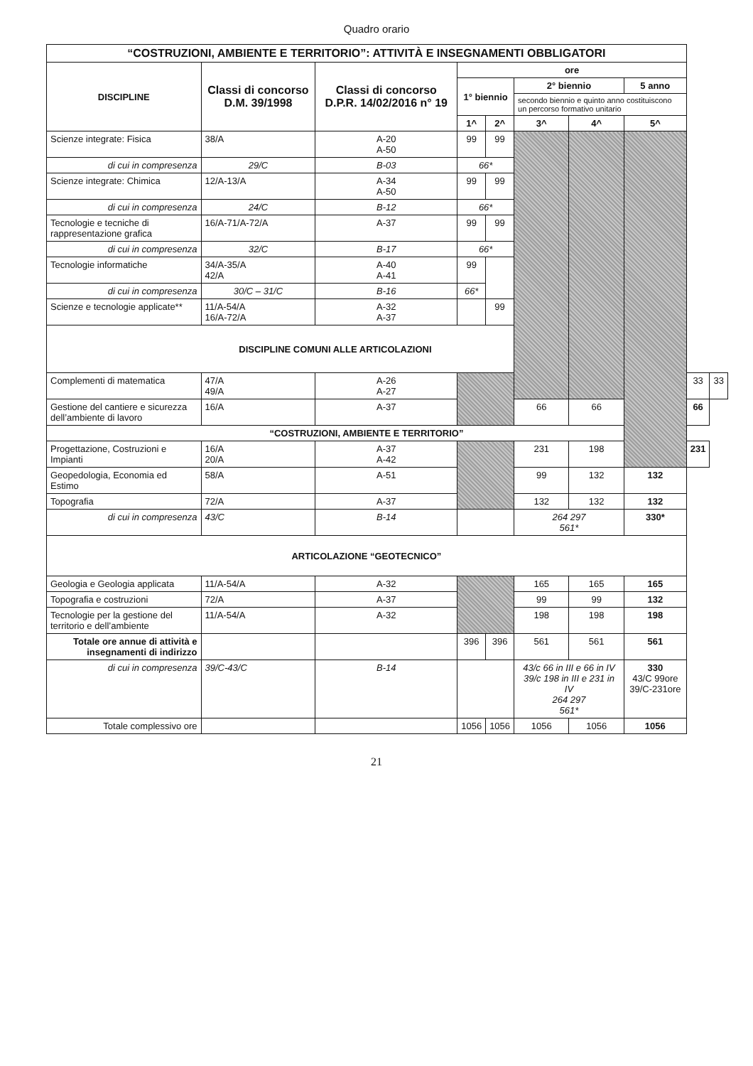Quadro orario
| “COSTRUZIONI, AMBIENTE E TERRITORIO”: ATTIVITÀ E INSEGNAMENTI OBBLIGATORI | | | | | | | | | |
| --- | --- | --- | --- | --- | --- | --- | --- | --- | --- |
| DISCIPLINE | Classi di concorso D.M. 39/1998 | Classi di concorso D.P.R. 14/02/2016 n° 19 | ore | | | | | | |
| | | | 1° biennio | | 2° biennio | | 5 anno | | |
| | | | | | secondo biennio e quinto anno costituiscono un percorso formativo unitario | | | | |
| | | | 1^ | 2^ | 3^ | 4^ | 5^ | | |
| Scienze integrate: Fisica | 38/A | A-20 A-50 | 99 | 99 | | | | | |
| di cui in compresenza | 29/C | B-03 | 66* | | | | | | |
| Scienze integrate: Chimica | 12/A-13/A | A-34 A-50 | 99 | 99 | | | | | |
| di cui in compresenza | 24/C | B-12 | 66* | | | | | | |
| Tecnologie e tecniche di rappresentazione grafica | 16/A-71/A-72/A | A-37 | 99 | 99 | | | | | |
| di cui in compresenza | 32/C | B-17 | 66* | | | | | | |
| Tecnologie informatiche | 34/A-35/A 42/A | A-40 A-41 | 99 | | | | | | |
| di cui in compresenza | 30/C – 31/C | B-16 | 66* | | | | | | |
| Scienze e tecnologie applicate** | 11/A-54/A 16/A-72/A | A-32 A-37 | | 99 | | | | | |
| DISCIPLINE COMUNI ALLE ARTICOLAZIONI | | | | | | | | | |
| Complementi di matematica | 47/A 49/A | A-26 A-27 | | | | | | 33 | 33 |
| Gestione del cantiere e sicurezza dell’ambiente di lavoro | 16/A | A-37 | | | 66 | 66 | | 66 | |
| “COSTRUZIONI, AMBIENTE E TERRITORIO” | | | | | | | | | |
| Progettazione, Costruzioni e Impianti | 16/A 20/A | A-37 A-42 | | | 231 | 198 | | 231 | |
| Geopedologia, Economia ed Estimo | 58/A | A-51 | | | 99 | 132 | 132 | | |
| Topografia | 72/A | A-37 | | | 132 | 132 | 132 | | |
| di cui in compresenza | 43/C | B-14 | | | 264 297 561* | | 330* | | |
| ARTICOLAZIONE “GEOTECNICO” | | | | | | | | | |
| Geologia e Geologia applicata | 11/A-54/A | A-32 | | | 165 | 165 | 165 | | |
| Topografia e costruzioni | 72/A | A-37 | | | 99 | 99 | 132 | | |
| Tecnologie per la gestione del territorio e dell’ambiente | 11/A-54/A | A-32 | | | 198 | 198 | 198 | | |
| Totale ore annue di attività e insegnamenti di indirizzo | | | 396 | 396 | 561 | 561 | 561 | | |
| di cui in compresenza | 39/C-43/C | B-14 | | | 43/c 66 in III e 66 in IV 39/c 198 in III e 231 in IV 264 297 561* | | 330 43/C 99ore 39/C-231ore | | |
| Totale complessivo ore | | | 1056 | 1056 | 1056 | 1056 | 1056 | | |
21